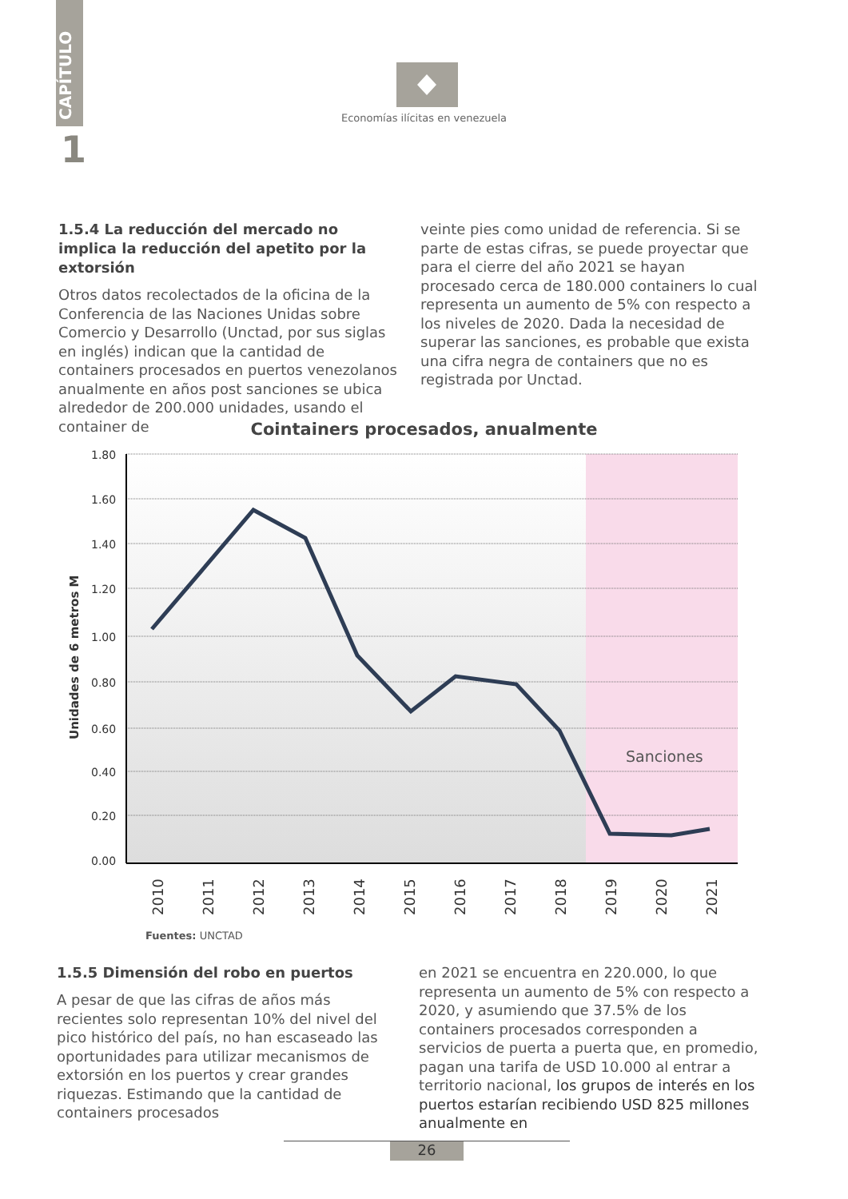CAPÍTULO
1
Economías ilícitas en venezuela
1.5.4 La reducción del mercado no implica la reducción del apetito por la extorsión
Otros datos recolectados de la oficina de la Conferencia de las Naciones Unidas sobre Comercio y Desarrollo (Unctad, por sus siglas en inglés) indican que la cantidad de containers procesados en puertos venezolanos anualmente en años post sanciones se ubica alrededor de 200.000 unidades, usando el container de
veinte pies como unidad de referencia. Si se parte de estas cifras, se puede proyectar que para el cierre del año 2021 se hayan procesado cerca de 180.000 containers lo cual representa un aumento de 5% con respecto a los niveles de 2020. Dada la necesidad de superar las sanciones, es probable que exista una cifra negra de containers que no es registrada por Unctad.
Cointainers procesados, anualmente
Sanciones
1.80
1.60
1.40
1.20
1.00
0.80
0.60
0.40
0.20
0.00
Unidades de 6 metros M
2010
2011
2012
2013
2014
2015
2016
2017
2018
2019
2020
2021
Fuentes: UNCTAD
1.5.5 Dimensión del robo en puertos
A pesar de que las cifras de años más recientes solo representan 10% del nivel del pico histórico del país, no han escaseado las oportunidades para utilizar mecanismos de extorsión en los puertos y crear grandes riquezas. Estimando que la cantidad de containers procesados
en 2021 se encuentra en 220.000, lo que representa un aumento de 5% con respecto a 2020, y asumiendo que 37.5% de los containers procesados corresponden a servicios de puerta a puerta que, en promedio, pagan una tarifa de USD 10.000 al entrar a territorio nacional, los grupos de interés en los puertos estarían recibiendo USD 825 millones anualmente en
26